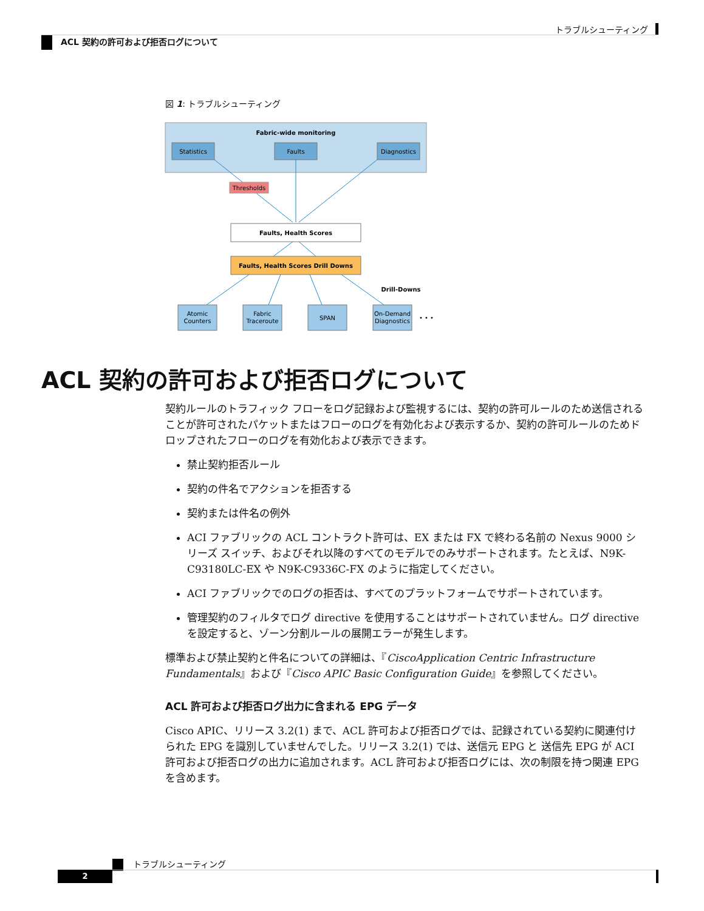トラブルシューティング
ACL 契約の許可および拒否ログについて
図 1: トラブルシューティング
Fabric-wide monitoring
Statistics
Faults
Diagnostics
Thresholds
Faults, Health Scores
Faults, Health Scores Drill Downs
Drill-Downs
Atomic
Counters
Fabric
Traceroute
SPAN
On-Demand
Diagnostics
• • •
ACL 契約の許可および拒否ログについて
契約ルールのトラフィック フローをログ記録および監視するには、契約の許可ルールのため送信されることが許可されたパケットまたはフローのログを有効化および表示するか、契約の許可ルールのためドロップされたフローのログを有効化および表示できます。
禁止契約拒否ルール
契約の件名でアクションを拒否する
契約または件名の例外
ACI ファブリックの ACL コントラクト許可は、EX または FX で終わる名前の Nexus 9000 シリーズ スイッチ、およびそれ以降のすべてのモデルでのみサポートされます。たとえば、N9K-C93180LC-EX や N9K-C9336C-FX のように指定してください。
ACI ファブリックでのログの拒否は、すべてのプラットフォームでサポートされています。
管理契約のフィルタでログ directive を使用することはサポートされていません。ログ directive を設定すると、ゾーン分割ルールの展開エラーが発生します。
標準および禁止契約と件名についての詳細は、『CiscoApplication Centric Infrastructure Fundamentals』および『Cisco APIC Basic Configuration Guide』を参照してください。
ACL 許可および拒否ログ出力に含まれる EPG データ
Cisco APIC、リリース 3.2(1) まで、ACL 許可および拒否ログでは、記録されている契約に関連付けられた EPG を識別していませんでした。リリース 3.2(1) では、送信元 EPG と 送信先 EPG が ACI 許可および拒否ログの出力に追加されます。ACL 許可および拒否ログには、次の制限を持つ関連 EPG を含めます。
トラブルシューティング
2